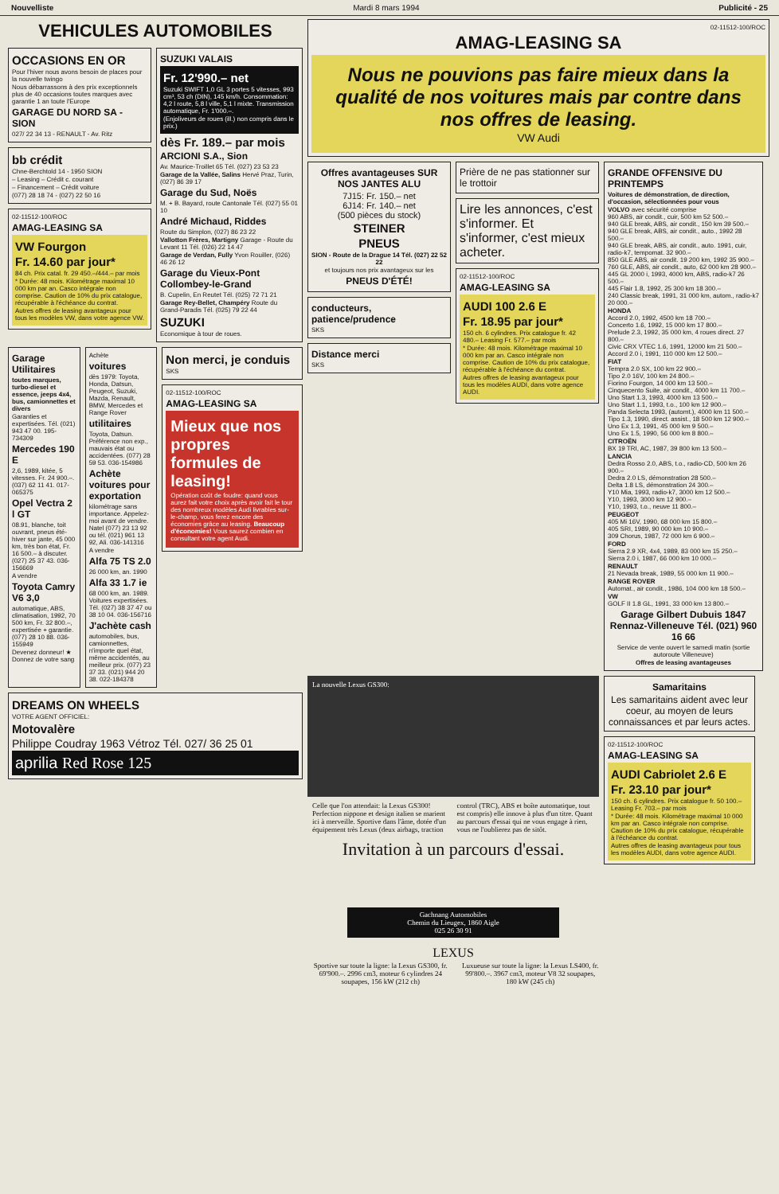Nouvelliste Mardi 8 mars 1994 Publicité - 25
VEHICULES AUTOMOBILES
OCCASIONS EN OR
Pour l'hiver nous avons besoin de places pour la nouvelle twingo
Nous débarrassons à des prix exceptionnels plus de 40 occasions toutes marques avec garantie 1 an toute l'Europe
GARAGE DU NORD SA - SION
027/ 22 34 13 - RENAULT - Av. Ritz
bb crédit
Chne-Berchtold 14 - 1950 SION
– Leasing – Crédit c. courant
– Financement – Crédit voiture
(077) 28 18 74 - (027) 22 50 16
02-11512-100/ROC
AMAG-LEASING SA
VW Fourgon
Fr. 14.60 par jour*
84 ch. Prix catal. fr. 29 450.–/444.– par mois
* Durée: 48 mois. Kilométrage maximal 10 000 km par an. Casco intégrale non comprise. Caution de 10% du prix catalogue, récupérable à l'échéance du contrat.
Autres offres de leasing avantageux pour tous les modèles VW, dans votre agence VW.
SUZUKI VALAIS
Fr. 12'990.– net
Suzuki SWIFT 1,0 GL 3 portes 5 vitesses, 993 cm³, 53 ch (DIN), 145 km/h. Consommation: 4,2 l route, 5,8 l ville, 5,1 l mixte. Transmission automatique, Fr. 1'000.–.
(Enjoliveurs de roues (ill.) non compris dans le prix.)
dès Fr. 189.– par mois
ARCIONI S.A., Sion
Av. Maurice-Troillet 65 Tél. (027) 23 53 23
Garage de la Vallée, Salins Hervé Praz, Turin, (027) 86 39 17
Garage du Sud, Noës
M. + B. Bayard, route Cantonale Tél. (027) 55 01 10
André Michaud, Riddes
Route du Simplon, (027) 86 23 22
Vallotton Frères, Martigny Garage - Route du Levant 11 Tél. (026) 22 14 47
Garage de Verdan, Fully Yvon Rouiller, (026) 46 26 12
Garage du Vieux-Pont Collombey-le-Grand
B. Cupelin, En Reutet Tél. (025) 72 71 21
Garage Rey-Bellet, Champéry Route du Grand-Paradis Tél. (025) 79 22 44
SUZUKI
Economique à tour de roues.
Garage Utilitaires
toutes marques, turbo-diesel et essence, jeeps 4x4, bus, camionnettes et divers
Garanties et expertisées. Tél. (021) 943 47 00. 195-734309
Mercedes 190 E
2,6, 1989, kitée, 5 vitesses. Fr. 24 900.–. (037) 62 11 41. 017-065375
Opel Vectra 2 l GT
08.91, blanche, toit ouvrant, pneus été-hiver sur jante, 45 000 km, très bon état, Fr. 16 500.– à discuter. (027) 25 37 43. 036-156669
A vendre
Toyota Camry V6 3,0
automatique, ABS, climatisation, 1992, 70 500 km, Fr. 32 800.–, expertisée + garantie. (077) 28 10 88. 036-155949
Devenez donneur! ★ Donnez de votre sang
Achète
voitures
dès 1979: Toyota, Honda, Datsun, Peugeot, Suzuki, Mazda, Renault, BMW, Mercedes et Range Rover
utilitaires
Toyota, Datsun. Préférence non exp., mauvais état ou accidentées. (077) 28 59 53. 036-154986
Achète voitures pour exportation
kilométrage sans importance. Appelez-moi avant de vendre. Natel (077) 23 13 92 ou tél. (021) 961 13 92, Ali. 036-141316
A vendre
Alfa 75 TS 2.0
26 000 km, an. 1990
Alfa 33 1.7 ie
68 000 km, an. 1989. Voitures expertisées. Tél. (027) 38 37 47 ou 38 10 04. 036-156716
J'achète cash
automobiles, bus, camionnettes, n'importe quel état, même accidentés, au meilleur prix. (077) 23 37 33. (021) 944 20 38. 022-184378
Non merci, je conduis
SKS
02-11512-100/ROC
AMAG-LEASING SA
Mieux que nos propres formules de leasing!
Opération coût de foudre: quand vous aurez fait votre choix après avoir fait le tour des nombreux modèles Audi livrables sur-le-champ, vous ferez encore des économies grâce au leasing. Beaucoup d'économies! Vous saurez combien en consultant votre agent Audi.
DREAMS ON WHEELS
VOTRE AGENT OFFICIEL:
Motovalère
Philippe Coudray 1963 Vétroz Tél. 027/ 36 25 01
aprilia Red Rose 125
02-11512-100/ROC
AMAG-LEASING SA
Nous ne pouvions pas faire mieux dans la qualité de nos voitures mais par contre dans nos offres de leasing.
VW Audi
Offres avantageuses SUR NOS JANTES ALU
7J15: Fr. 150.– net
6J14: Fr. 140.– net
(500 pièces du stock)
STEINER
PNEUS
SION - Route de la Drague 14 Tél. (027) 22 52 22
et toujours nos prix avantageux sur les
PNEUS D'ÉTÉ!
conducteurs, patience/prudence
SKS
Distance merci
SKS
Prière de ne pas stationner sur le trottoir
Lire les annonces, c'est s'informer. Et s'informer, c'est mieux acheter.
02-11512-100/ROC
AMAG-LEASING SA
AUDI 100 2.6 E
Fr. 18.95 par jour*
150 ch. 6 cylindres. Prix catalogue fr. 42 480.– Leasing Fr. 577.– par mois
* Durée: 48 mois. Kilométrage maximal 10 000 km par an. Casco intégrale non comprise. Caution de 10% du prix catalogue, récupérable à l'échéance du contrat.
Autres offres de leasing avantageux pour tous les modèles AUDI, dans votre agence AUDI.
GRANDE OFFENSIVE DU PRINTEMPS
Voitures de démonstration, de direction, d'occasion, sélectionnées pour vous
VOLVO avec sécurité comprise
960 ABS, air condit., cuir, 500 km 52 500.–
940 GLE break, ABS, air condit., 150 km 39 500.–
940 GLE break, ABS, air condit., auto., 1992 28 500.–
940 GLE break, ABS, air condit., auto. 1991, cuir, radio-k7, tempomat. 32 900.–
850 GLE ABS, air condit. 19 200 km, 1992 35 900.–
760 GLE, ABS, air condit., auto, 62 000 km 28 900.–
445 GL 2000 i, 1993, 4000 km, ABS, radio-k7 26 500.–
445 Flair 1.8, 1992, 25 300 km 18 300.–
240 Classic break, 1991, 31 000 km, autom., radio-k7 20 000.–
HONDA
Accord 2.0, 1992, 4500 km 18 700.–
Concerto 1.6, 1992, 15 000 km 17 800.–
Prelude 2.3, 1992, 35 000 km, 4 roues direct. 27 800.–
Civic CRX VTEC 1.6, 1991, 12000 km 21 500.–
Accord 2.0 i, 1991, 110 000 km 12 500.–
FIAT
Tempra 2.0 SX, 100 km 22 900.–
Tipo 2.0 16V, 100 km 24 800.–
Fiorino Fourgon, 14 000 km 13 500.–
Cinquecento Suite, air condit., 4000 km 11 700.–
Uno Start 1.3, 1993, 4000 km 13 500.–
Uno Start 1.1, 1993, t.o., 100 km 12 900.–
Panda Selecta 1993, (automt.), 4000 km 11 500.–
Tipo 1.3, 1990, direct. assist., 18 500 km 12 900.–
Uno Ex 1.3, 1991, 45 000 km 9 500.–
Uno Ex 1.5, 1990, 56 000 km 8 800.–
CITROËN
BX 19 TRI, AC, 1987, 39 800 km 13 500.–
LANCIA
Dedra Rosso 2.0, ABS, t.o., radio-CD, 500 km 26 900.–
Dedra 2.0 LS, démonstration 28 500.–
Delta 1.8 LS, démonstration 24 300.–
Y10 Mia, 1993, radio-k7, 3000 km 12 500.–
Y10, 1993, 3000 km 12 900.–
Y10, 1993, t.o., neuve 11 800.–
PEUGEOT
405 Mi 16V, 1990, 68 000 km 15 800.–
405 SRI, 1989, 90 000 km 10 900.–
309 Chorus, 1987, 72 000 km 6 900.–
FORD
Sierra 2.9 XR, 4x4, 1989, 83 000 km 15 250.–
Sierra 2.0 i, 1987, 66 000 km 10 000.–
RENAULT
21 Nevada break, 1989, 55 000 km 11 900.–
RANGE ROVER
Automat., air condit., 1986, 104 000 km 18 500.–
VW
GOLF II 1.8 GL, 1991, 33 000 km 13 800.–
Garage Gilbert Dubuis 1847 Rennaz-Villeneuve Tél. (021) 960 16 66
Service de vente ouvert le samedi matin (sortie autoroute Villeneuve)
Offres de leasing avantageuses
La nouvelle Lexus GS300:
Celle que l'on attendait: la Lexus GS300! Perfection nippone et design italien se marient ici à merveille. Sportive dans l'âme, dotée d'un équipement très Lexus (deux airbags, traction control (TRC), ABS et boîte automatique, tout est compris) elle innove à plus d'un titre. Quant au parcours d'essai qui ne vous engage à rien, vous ne l'oublierez pas de sitôt.
Invitation à un parcours d'essai.
Gachnang Automobiles
Chemin du Lieugex, 1860 Aigle
025 26 30 91
LEXUS
Sportive sur toute la ligne: la Lexus GS300, fr. 69'900.–. 2996 cm3, moteur 6 cylindres 24 soupapes, 156 kW (212 ch)
Luxueuse sur toute la ligne: la Lexus LS400, fr. 99'800.–. 3967 cm3, moteur V8 32 soupapes, 180 kW (245 ch)
Samaritains
Les samaritains aident avec leur coeur, au moyen de leurs connaissances et par leurs actes.
02-11512-100/ROC
AMAG-LEASING SA
AUDI Cabriolet 2.6 E
Fr. 23.10 par jour*
150 ch. 6 cylindres. Prix catalogue fr. 50 100.– Leasing Fr. 703.– par mois
* Durée: 48 mois. Kilométrage maximal 10 000 km par an. Casco intégrale non comprise. Caution de 10% du prix catalogue, récupérable à l'échéance du contrat.
Autres offres de leasing avantageux pour tous les modèles AUDI, dans votre agence AUDI.